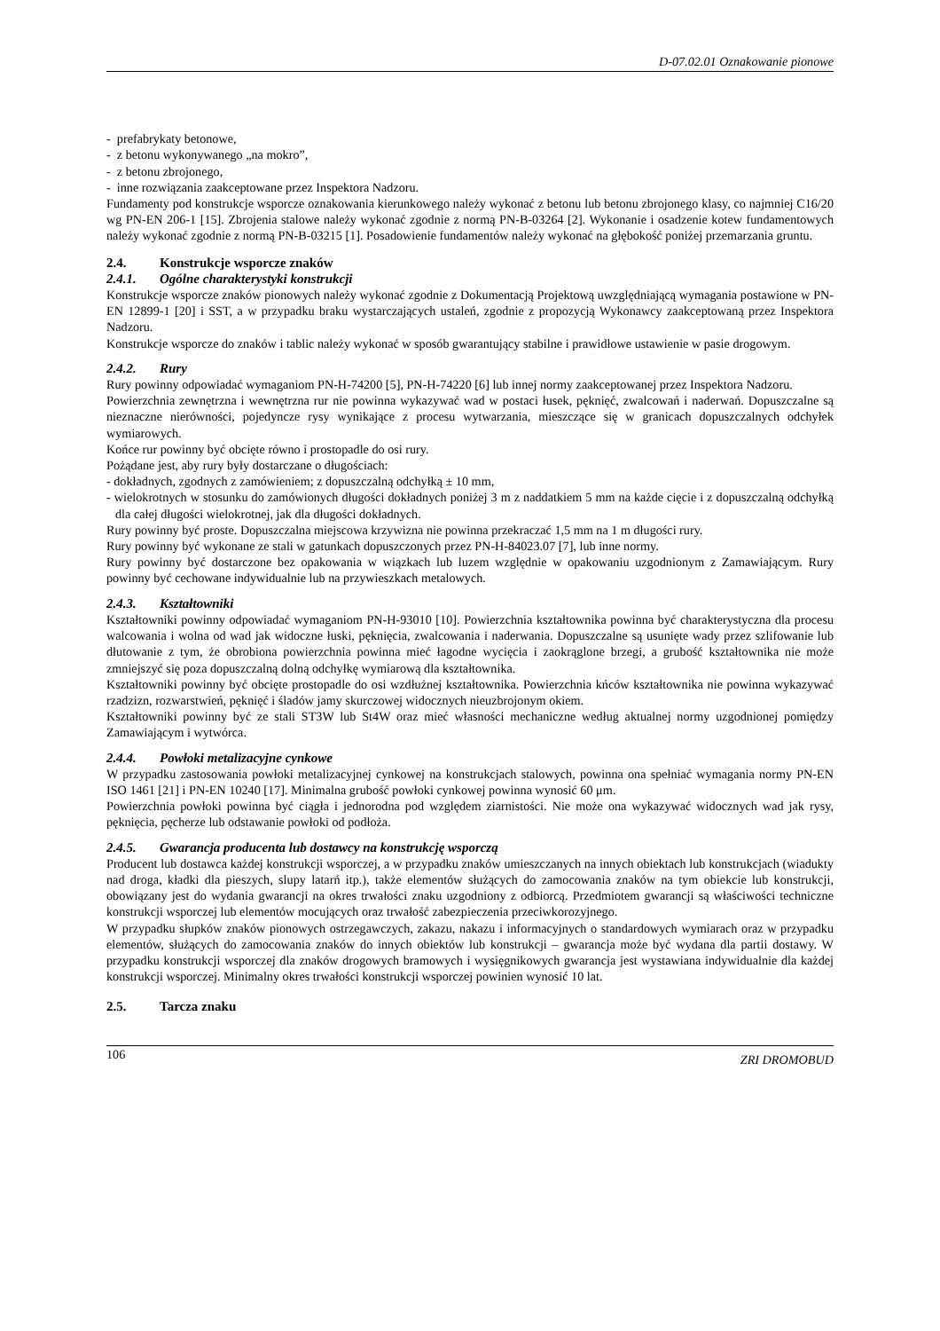D-07.02.01 Oznakowanie pionowe
- prefabrykaty betonowe,
- z betonu wykonywanego „na mokro”,
- z betonu zbrojonego,
- inne rozwiązania zaakceptowane przez Inspektora Nadzoru.
Fundamenty pod konstrukcje wsporcze oznakowania kierunkowego należy wykonać z betonu lub betonu zbrojonego klasy, co najmniej C16/20 wg PN-EN 206-1 [15]. Zbrojenia stalowe należy wykonać zgodnie z normą PN-B-03264 [2]. Wykonanie i osadzenie kotew fundamentowych należy wykonać zgodnie z normą PN-B-03215 [1]. Posadowienie fundamentów należy wykonać na głębokość poniżej przemarzania gruntu.
2.4. Konstrukcje wsporcze znaków
2.4.1. Ogólne charakterystyki konstrukcji
Konstrukcje wsporcze znaków pionowych należy wykonać zgodnie z Dokumentacją Projektową uwzględniającą wymagania postawione w PN-EN 12899-1 [20] i SST, a w przypadku braku wystarczających ustaleń, zgodnie z propozycją Wykonawcy zaakceptowaną przez Inspektora Nadzoru.
Konstrukcje wsporcze do znaków i tablic należy wykonać w sposób gwarantujący stabilne i prawidłowe ustawienie w pasie drogowym.
2.4.2. Rury
Rury powinny odpowiadać wymaganiom PN-H-74200 [5], PN-H-74220 [6] lub innej normy zaakceptowanej przez Inspektora Nadzoru.
Powierzchnia zewnętrzna i wewnętrzna rur nie powinna wykazywać wad w postaci łusek, pęknięć, zwalcowań i naderwań. Dopuszczalne są nieznaczne nierówności, pojedyncze rysy wynikające z procesu wytwarzania, mieszczące się w granicach dopuszczalnych odchyłek wymiarowych.
Końce rur powinny być obcięte równo i prostopadle do osi rury.
Pożądane jest, aby rury były dostarczane o długościach:
- dokładnych, zgodnych z zamówieniem; z dopuszczalną odchyłką ± 10 mm,
- wielokrotnych w stosunku do zamówionych długości dokładnych poniżej 3 m z naddatkiem 5 mm na każde cięcie i z dopuszczalną odchyłką dla całej długości wielokrotnej, jak dla długości dokładnych.
Rury powinny być proste. Dopuszczalna miejscowa krzywizna nie powinna przekraczać 1,5 mm na 1 m długości rury.
Rury powinny być wykonane ze stali w gatunkach dopuszczonych przez PN-H-84023.07 [7], lub inne normy.
Rury powinny być dostarczone bez opakowania w wiązkach lub luzem względnie w opakowaniu uzgodnionym z Zamawiającym. Rury powinny być cechowane indywidualnie lub na przywieszkach metalowych.
2.4.3. Kształtowniki
Kształtowniki powinny odpowiadać wymaganiom PN-H-93010 [10]. Powierzchnia kształtownika powinna być charakterystyczna dla procesu walcowania i wolna od wad jak widoczne łuski, pęknięcia, zwalcowania i naderwania. Dopuszczalne są usunięte wady przez szlifowanie lub dłutowanie z tym, że obrobiona powierzchnia powinna mieć łagodne wycięcia i zaokrąglone brzegi, a grubość kształtownika nie może zmniejszyć się poza dopuszczalną dolną odchyłkę wymiarową dla kształtownika.
Kształtowniki powinny być obcięte prostopadle do osi wzdłużnej kształtownika. Powierzchnia kńców kształtownika nie powinna wykazywać rzadzizn, rozwarstwień, pęknięć i śladów jamy skurczowej widocznych nieuzbrojonym okiem.
Kształtowniki powinny być ze stali ST3W lub St4W oraz mieć własności mechaniczne według aktualnej normy uzgodnionej pomiędzy Zamawiającym i wytwórca.
2.4.4. Powłoki metalizacyjne cynkowe
W przypadku zastosowania powłoki metalizacyjnej cynkowej na konstrukcjach stalowych, powinna ona spełniać wymagania normy PN-EN ISO 1461 [21] i PN-EN 10240 [17]. Minimalna grubość powłoki cynkowej powinna wynosić 60 μm.
Powierzchnia powłoki powinna być ciągła i jednorodna pod względem ziarnistości. Nie może ona wykazywać widocznych wad jak rysy, pęknięcia, pęcherze lub odstawanie powłoki od podłoża.
2.4.5. Gwarancja producenta lub dostawcy na konstrukcję wsporczą
Producent lub dostawca każdej konstrukcji wsporczej, a w przypadku znaków umieszczanych na innych obiektach lub konstrukcjach (wiadukty nad droga, kładki dla pieszych, slupy latarń itp.), także elementów służących do zamocowania znaków na tym obiekcie lub konstrukcji, obowiązany jest do wydania gwarancji na okres trwałości znaku uzgodniony z odbiorcą. Przedmiotem gwarancji są właściwości techniczne konstrukcji wsporczej lub elementów mocujących oraz trwałość zabezpieczenia przeciwkorozyjnego.
W przypadku słupków znaków pionowych ostrzegawczych, zakazu, nakazu i informacyjnych o standardowych wymiarach oraz w przypadku elementów, służących do zamocowania znaków do innych obiektów lub konstrukcji – gwarancja może być wydana dla partii dostawy. W przypadku konstrukcji wsporczej dla znaków drogowych bramowych i wysięgnikowych gwarancja jest wystawiana indywidualnie dla każdej konstrukcji wsporczej. Minimalny okres trwałości konstrukcji wsporczej powinien wynosić 10 lat.
2.5. Tarcza znaku
106 ZRI DROMOBUD